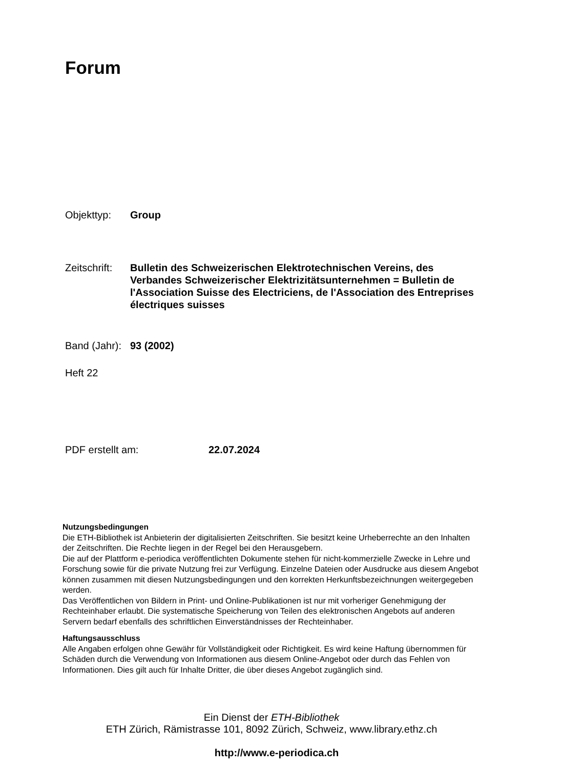Forum
Objekttyp: Group
Zeitschrift:
Bulletin des Schweizerischen Elektrotechnischen Vereins, des Verbandes Schweizerischer Elektrizitätsunternehmen = Bulletin de l'Association Suisse des Electriciens, de l'Association des Entreprises électriques suisses
Band (Jahr):
93 (2002)
Heft 22
PDF erstellt am: 22.07.2024
Nutzungsbedingungen
Die ETH-Bibliothek ist Anbieterin der digitalisierten Zeitschriften. Sie besitzt keine Urheberrechte an den Inhalten der Zeitschriften. Die Rechte liegen in der Regel bei den Herausgebern.
Die auf der Plattform e-periodica veröffentlichten Dokumente stehen für nicht-kommerzielle Zwecke in Lehre und Forschung sowie für die private Nutzung frei zur Verfügung. Einzelne Dateien oder Ausdrucke aus diesem Angebot können zusammen mit diesen Nutzungsbedingungen und den korrekten Herkunftsbezeichnungen weitergegeben werden.
Das Veröffentlichen von Bildern in Print- und Online-Publikationen ist nur mit vorheriger Genehmigung der Rechteinhaber erlaubt. Die systematische Speicherung von Teilen des elektronischen Angebots auf anderen Servern bedarf ebenfalls des schriftlichen Einverständnisses der Rechteinhaber.
Haftungsausschluss
Alle Angaben erfolgen ohne Gewähr für Vollständigkeit oder Richtigkeit. Es wird keine Haftung übernommen für Schäden durch die Verwendung von Informationen aus diesem Online-Angebot oder durch das Fehlen von Informationen. Dies gilt auch für Inhalte Dritter, die über dieses Angebot zugänglich sind.
Ein Dienst der ETH-Bibliothek
ETH Zürich, Rämistrasse 101, 8092 Zürich, Schweiz, www.library.ethz.ch
http://www.e-periodica.ch